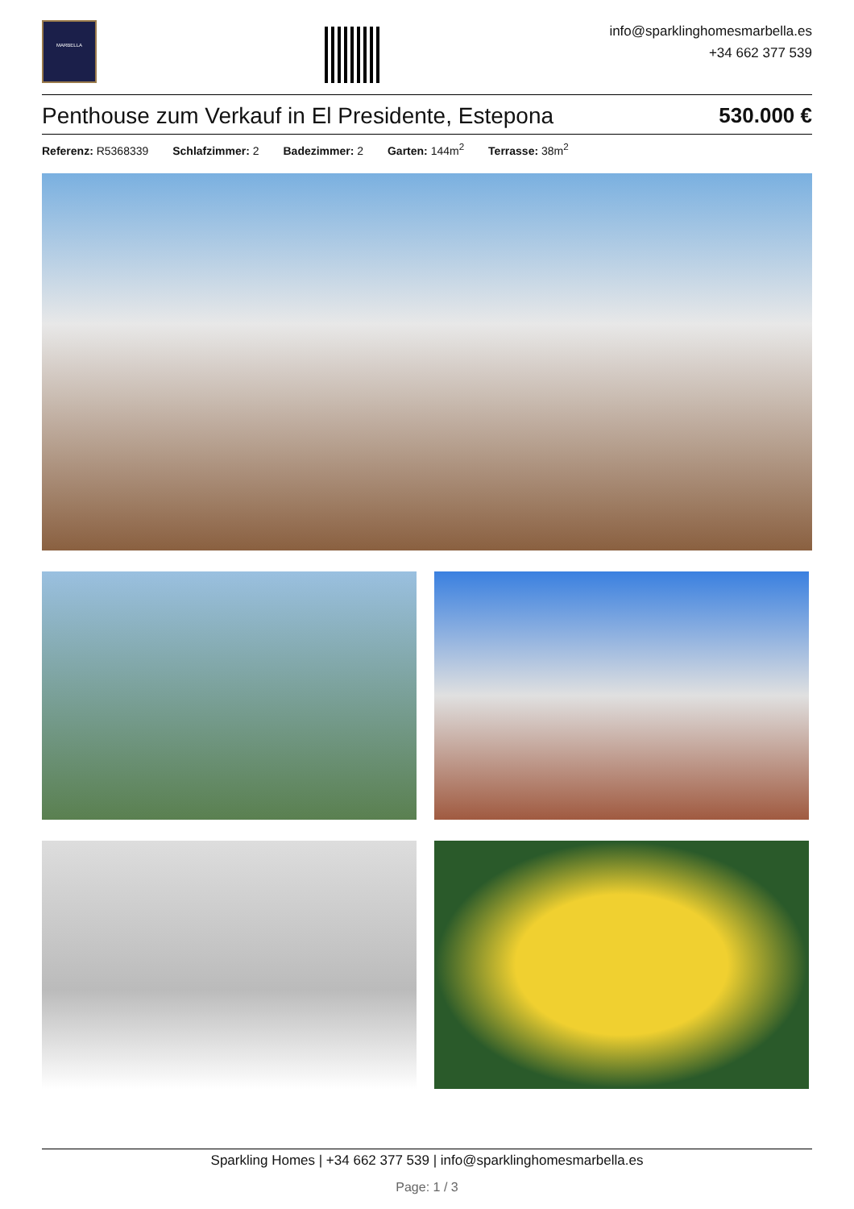MARBELLA
info@sparklinghomesmarbella.es
+34 662 377 539
Penthouse zum Verkauf in El Presidente, Estepona
530.000 €
Referenz: R5368339 Schlafzimmer: 2 Badezimmer: 2 Garten: 144m<sup>2</sup> Terrasse: 38m<sup>2</sup>
Sparkling Homes | +34 662 377 539 | info@sparklinghomesmarbella.es
Page: 1 / 3